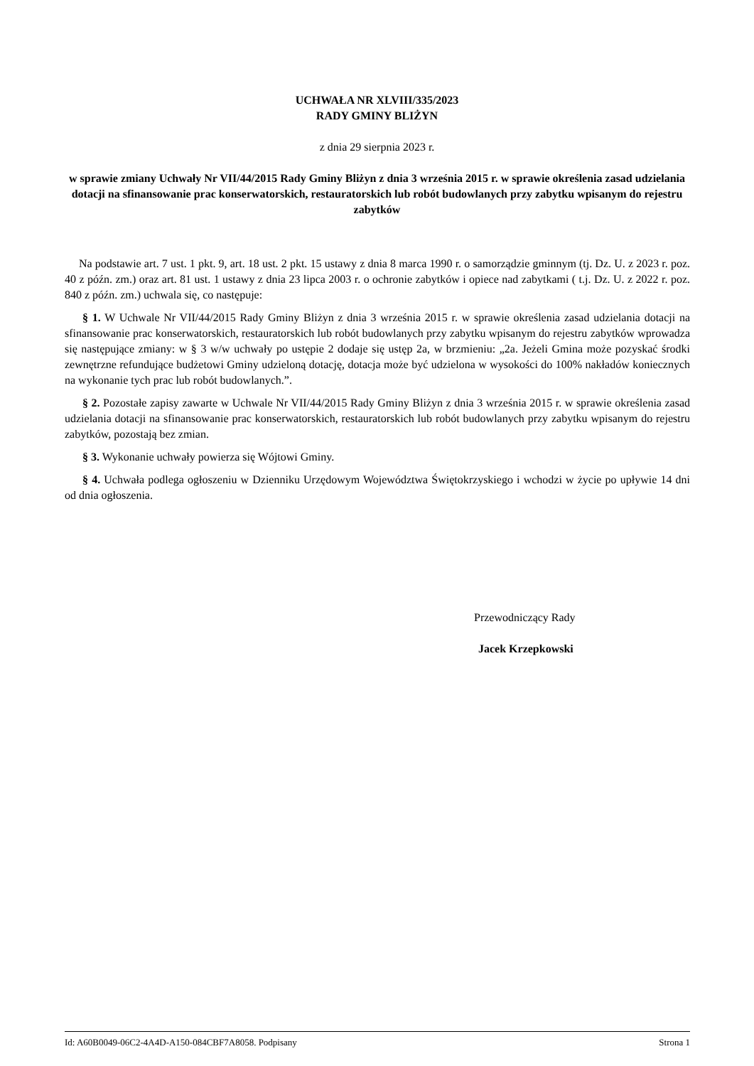UCHWAŁA NR XLVIII/335/2023
RADY GMINY BLIŻYN
z dnia 29 sierpnia 2023 r.
w sprawie zmiany Uchwały Nr VII/44/2015 Rady Gminy Bliżyn z dnia 3 września 2015 r. w sprawie określenia zasad udzielania dotacji na sfinansowanie prac konserwatorskich, restauratorskich lub robót budowlanych przy zabytku wpisanym do rejestru zabytków
Na podstawie art. 7 ust. 1 pkt. 9, art. 18 ust. 2 pkt. 15 ustawy z dnia 8 marca 1990 r. o samorządzie gminnym (tj. Dz. U. z 2023 r. poz. 40 z późn. zm.) oraz art. 81 ust. 1 ustawy z dnia 23 lipca 2003 r. o ochronie zabytków i opiece nad zabytkami ( t.j. Dz. U. z 2022 r. poz. 840 z późn. zm.) uchwala się, co następuje:
§ 1. W Uchwale Nr VII/44/2015 Rady Gminy Bliżyn z dnia 3 września 2015 r. w sprawie określenia zasad udzielania dotacji na sfinansowanie prac konserwatorskich, restauratorskich lub robót budowlanych przy zabytku wpisanym do rejestru zabytków wprowadza się następujące zmiany: w § 3 w/w uchwały po ustępie 2 dodaje się ustęp 2a, w brzmieniu: „2a. Jeżeli Gmina może pozyskać środki zewnętrzne refundujące budżetowi Gminy udzieloną dotację, dotacja może być udzielona w wysokości do 100% nakładów koniecznych na wykonanie tych prac lub robót budowlanych.”.
§ 2. Pozostałe zapisy zawarte w Uchwale Nr VII/44/2015 Rady Gminy Bliżyn z dnia 3 września 2015 r. w sprawie określenia zasad udzielania dotacji na sfinansowanie prac konserwatorskich, restauratorskich lub robót budowlanych przy zabytku wpisanym do rejestru zabytków, pozostają bez zmian.
§ 3. Wykonanie uchwały powierza się Wójtowi Gminy.
§ 4. Uchwała podlega ogłoszeniu w Dzienniku Urzędowym Województwa Świętokrzyskiego i wchodzi w życie po upływie 14 dni od dnia ogłoszenia.
Przewodniczący Rady
Jacek Krzepkowski
Id: A60B0049-06C2-4A4D-A150-084CBF7A8058. Podpisany Strona 1